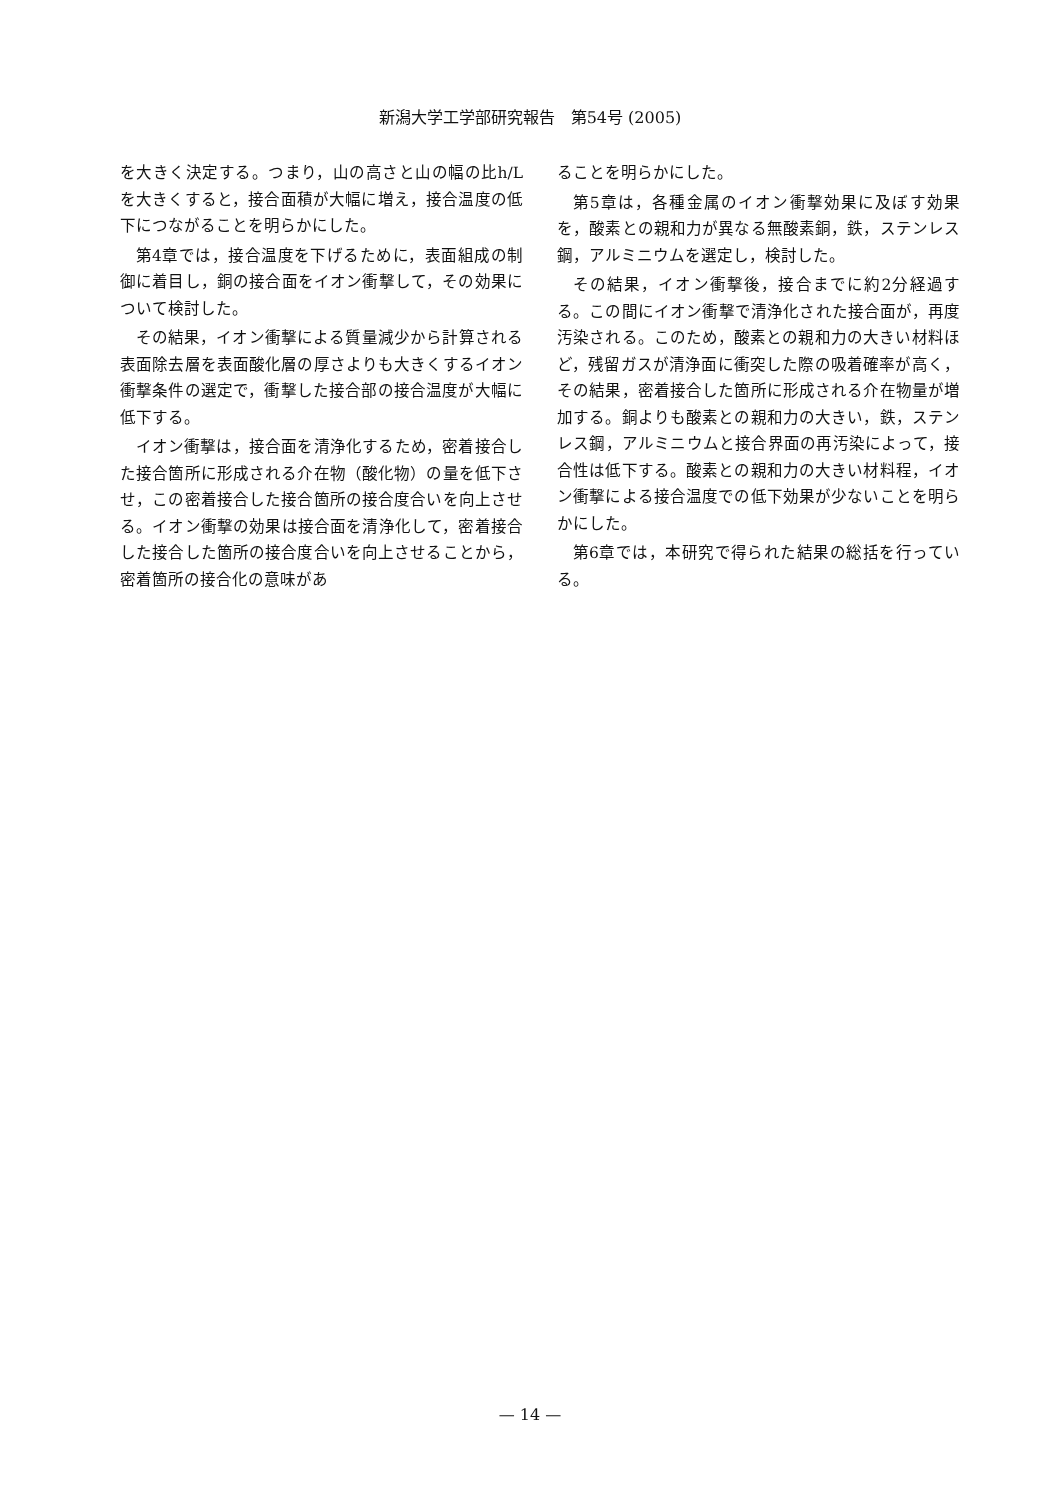新潟大学工学部研究報告　第54号 (2005)
を大きく決定する。つまり，山の高さと山の幅の比h/Lを大きくすると，接合面積が大幅に増え，接合温度の低下につながることを明らかにした。
第4章では，接合温度を下げるために，表面組成の制御に着目し，銅の接合面をイオン衝撃して，その効果について検討した。
その結果，イオン衝撃による質量減少から計算される表面除去層を表面酸化層の厚さよりも大きくするイオン衝撃条件の選定で，衝撃した接合部の接合温度が大幅に低下する。
イオン衝撃は，接合面を清浄化するため，密着接合した接合箇所に形成される介在物（酸化物）の量を低下させ，この密着接合した接合箇所の接合度合いを向上させる。イオン衝撃の効果は接合面を清浄化して，密着接合した接合した箇所の接合度合いを向上させることから，密着箇所の接合化の意味があ
ることを明らかにした。
第5章は，各種金属のイオン衝撃効果に及ぼす効果を，酸素との親和力が異なる無酸素銅，鉄，ステンレス鋼，アルミニウムを選定し，検討した。
その結果，イオン衝撃後，接合までに約2分経過する。この間にイオン衝撃で清浄化された接合面が，再度汚染される。このため，酸素との親和力の大きい材料ほど，残留ガスが清浄面に衝突した際の吸着確率が高く，その結果，密着接合した箇所に形成される介在物量が増加する。銅よりも酸素との親和力の大きい，鉄，ステンレス鋼，アルミニウムと接合界面の再汚染によって，接合性は低下する。酸素との親和力の大きい材料程，イオン衝撃による接合温度での低下効果が少ないことを明らかにした。
第6章では，本研究で得られた結果の総括を行っている。
— 14 —